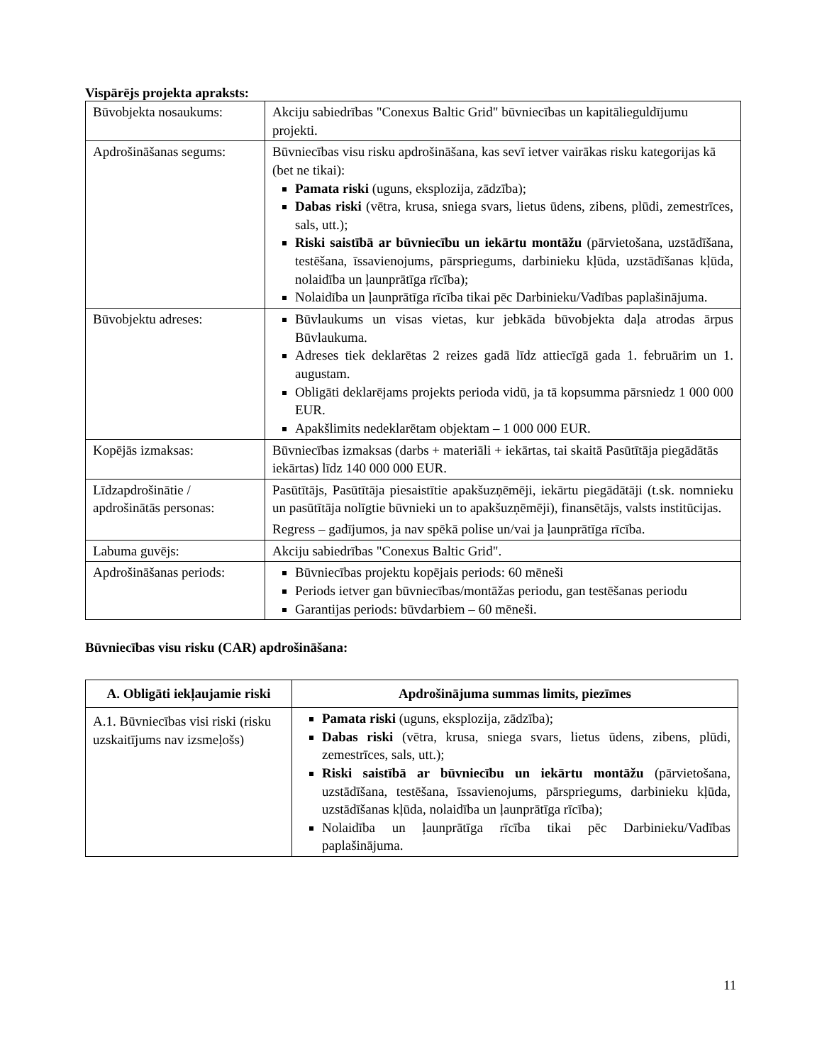Vispārējs projekta apraksts:
| Būvobjekta nosaukums: | Akciju sabiedrības "Conexus Baltic Grid" būvniecības un kapitālieguldījumu projekti. |
| Apdrošināšanas segums: | Būvniecības visu risku apdrošināšana, kas sevī ietver vairākas risku kategorijas kā (bet ne tikai): Pamata riski (uguns, eksplozija, zādzība); Dabas riski (vētra, krusa, sniega svars, lietus ūdens, zibens, plūdi, zemestrīces, sals, utt.); Riski saistībā ar būvniecību un iekārtu montāžu (pārvietošana, uzstādīšana, testēšana, īssavienojums, pārspriegums, darbinieku kļūda, uzstādīšanas kļūda, nolaidība un ļaunprātīga rīcība); Nolaidība un ļaunprātīga rīcība tikai pēc Darbinieku/Vadības paplašinājuma. |
| Būvobjektu adreses: | Būvlaukums un visas vietas, kur jebkāda būvobjekta daļa atrodas ārpus Būvlaukuma. Adreses tiek deklarētas 2 reizes gadā līdz attiecīgā gada 1. februārim un 1. augustam. Obligāti deklarējams projekts perioda vidū, ja tā kopsumma pārsniedz 1 000 000 EUR. Apakšlimits nedeklarētam objektam – 1 000 000 EUR. |
| Kopējās izmaksas: | Būvniecības izmaksas (darbs + materiāli + iekārtas, tai skaitā Pasūtītāja piegādātās iekārtas) līdz 140 000 000 EUR. |
| Līdzapdrošinātie / apdrošinātās personas: | Pasūtītājs, Pasūtītāja piesaistītie apakšuzņēmēji, iekārtu piegādātāji (t.sk. nomnieku un pasūtītāja nolīgtie būvnieki un to apakšuzņēmēji), finansētājs, valsts institūcijas. Regress – gadījumos, ja nav spēkā polise un/vai ja ļaunprātīga rīcība. |
| Labuma guvējs: | Akciju sabiedrības "Conexus Baltic Grid". |
| Apdrošināšanas periods: | Būvniecības projektu kopējais periods: 60 mēneši Periods ietver gan būvniecības/montāžas periodu, gan testēšanas periodu Garantijas periods: būvdarbiem – 60 mēneši. |
Būvniecības visu risku (CAR) apdrošināšana:
| A. Obligāti iekļaujamie riski | Apdrošinājuma summas limits, piezīmes |
| --- | --- |
| A.1. Būvniecības visi riski (risku uzskaitījums nav izsmeļošs) | Pamata riski (uguns, eksplozija, zādzība); Dabas riski (vētra, krusa, sniega svars, lietus ūdens, zibens, plūdi, zemestrīces, sals, utt.); Riski saistībā ar būvniecību un iekārtu montāžu (pārvietošana, uzstādīšana, testēšana, īssavienojums, pārspriegums, darbinieku kļūda, uzstādīšanas kļūda, nolaidība un ļaunprātīga rīcība); Nolaidība un ļaunprātīga rīcība tikai pēc Darbinieku/Vadības paplašinājuma. |
11